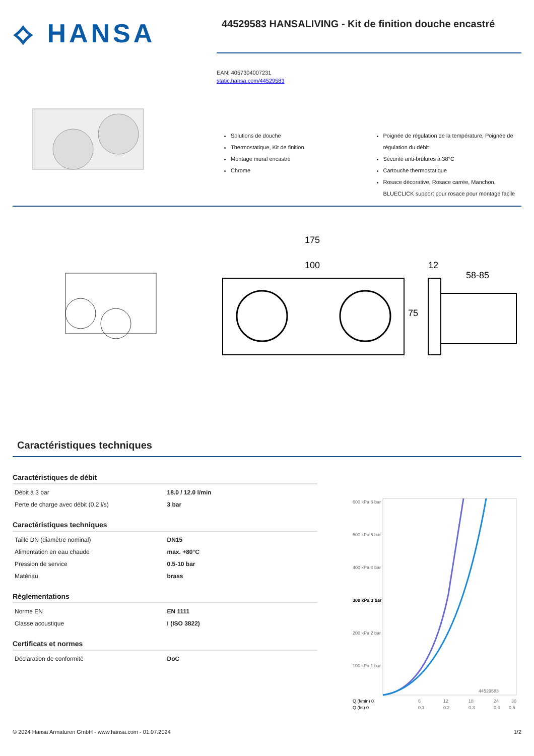⟡ HANSA
44529583 HANSALIVING - Kit de finition douche encastré
EAN: 4057304007231
static.hansa.com/44529583
Solutions de douche
Thermostatique, Kit de finition
Montage mural encastré
Chrome
Poignée de régulation de la température, Poignée de régulation du débit
Sécurité anti-brûlures à 38°C
Cartouche thermostatique
Rosace décorative, Rosace carrée, Manchon, BLUECLICK support pour rosace pour montage facile
175
100
12
58-85
75
Caractéristiques techniques
Caractéristiques de débit
| Débit à 3 bar | 18.0 / 12.0 l/min |
| Perte de charge avec débit (0,2 l/s) | 3 bar |
Caractéristiques techniques
| Taille DN (diamètre nominal) | DN15 |
| Alimentation en eau chaude | max. +80°C |
| Pression de service | 0.5-10 bar |
| Matériau | brass |
Règlementations
| Norme EN | EN 1111 |
| Classe acoustique | I (ISO 3822) |
Certificats et normes
| Déclaration de conformité | DoC |
600 kPa 6 bar
500 kPa 5 bar
400 kPa 4 bar
300 kPa 3 bar
200 kPa 2 bar
100 kPa 1 bar
44529583
Q (l/min) 0
6
12
18
24
30
Q (l/s) 0
0.1
0.2
0.3
0.4
0.5
© 2024 Hansa Armaturen GmbH - www.hansa.com - 01.07.2024 1/2